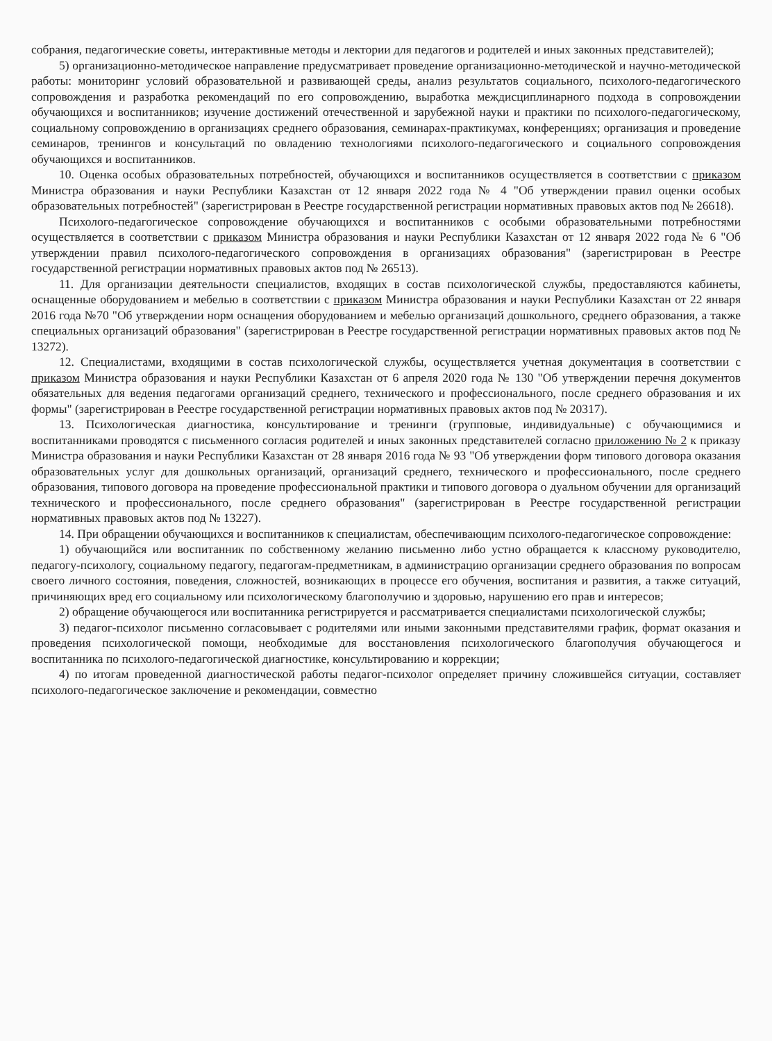собрания, педагогические советы, интерактивные методы и лектории для педагогов и родителей и иных законных представителей);
5) организационно-методическое направление предусматривает проведение организационно-методической и научно-методической работы: мониторинг условий образовательной и развивающей среды, анализ результатов социального, психолого-педагогического сопровождения и разработка рекомендаций по его сопровождению, выработка междисциплинарного подхода в сопровождении обучающихся и воспитанников; изучение достижений отечественной и зарубежной науки и практики по психолого-педагогическому, социальному сопровождению в организациях среднего образования, семинарах-практикумах, конференциях; организация и проведение семинаров, тренингов и консультаций по овладению технологиями психолого-педагогического и социального сопровождения обучающихся и воспитанников.
10. Оценка особых образовательных потребностей, обучающихся и воспитанников осуществляется в соответствии с приказом Министра образования и науки Республики Казахстан от 12 января 2022 года № 4 "Об утверждении правил оценки особых образовательных потребностей" (зарегистрирован в Реестре государственной регистрации нормативных правовых актов под № 26618).
Психолого-педагогическое сопровождение обучающихся и воспитанников с особыми образовательными потребностями осуществляется в соответствии с приказом Министра образования и науки Республики Казахстан от 12 января 2022 года № 6 "Об утверждении правил психолого-педагогического сопровождения в организациях образования" (зарегистрирован в Реестре государственной регистрации нормативных правовых актов под № 26513).
11. Для организации деятельности специалистов, входящих в состав психологической службы, предоставляются кабинеты, оснащенные оборудованием и мебелью в соответствии с приказом Министра образования и науки Республики Казахстан от 22 января 2016 года №70 "Об утверждении норм оснащения оборудованием и мебелью организаций дошкольного, среднего образования, а также специальных организаций образования" (зарегистрирован в Реестре государственной регистрации нормативных правовых актов под № 13272).
12. Специалистами, входящими в состав психологической службы, осуществляется учетная документация в соответствии с приказом Министра образования и науки Республики Казахстан от 6 апреля 2020 года № 130 "Об утверждении перечня документов обязательных для ведения педагогами организаций среднего, технического и профессионального, после среднего образования и их формы" (зарегистрирован в Реестре государственной регистрации нормативных правовых актов под № 20317).
13. Психологическая диагностика, консультирование и тренинги (групповые, индивидуальные) с обучающимися и воспитанниками проводятся с письменного согласия родителей и иных законных представителей согласно приложению № 2 к приказу Министра образования и науки Республики Казахстан от 28 января 2016 года № 93 "Об утверждении форм типового договора оказания образовательных услуг для дошкольных организаций, организаций среднего, технического и профессионального, после среднего образования, типового договора на проведение профессиональной практики и типового договора о дуальном обучении для организаций технического и профессионального, после среднего образования" (зарегистрирован в Реестре государственной регистрации нормативных правовых актов под № 13227).
14. При обращении обучающихся и воспитанников к специалистам, обеспечивающим психолого-педагогическое сопровождение:
1) обучающийся или воспитанник по собственному желанию письменно либо устно обращается к классному руководителю, педагогу-психологу, социальному педагогу, педагогам-предметникам, в администрацию организации среднего образования по вопросам своего личного состояния, поведения, сложностей, возникающих в процессе его обучения, воспитания и развития, а также ситуаций, причиняющих вред его социальному или психологическому благополучию и здоровью, нарушению его прав и интересов;
2) обращение обучающегося или воспитанника регистрируется и рассматривается специалистами психологической службы;
3) педагог-психолог письменно согласовывает с родителями или иными законными представителями график, формат оказания и проведения психологической помощи, необходимые для восстановления психологического благополучия обучающегося и воспитанника по психолого-педагогической диагностике, консультированию и коррекции;
4) по итогам проведенной диагностической работы педагог-психолог определяет причину сложившейся ситуации, составляет психолого-педагогическое заключение и рекомендации, совместно